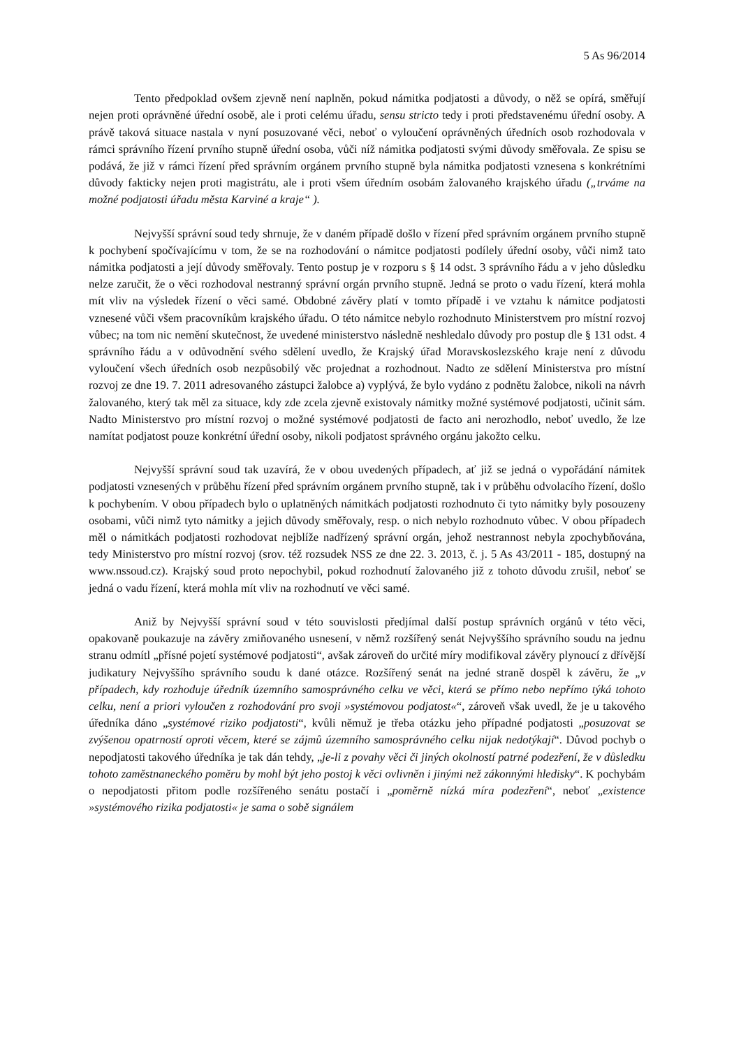5 As 96/2014
Tento předpoklad ovšem zjevně není naplněn, pokud námitka podjatosti a důvody, o něž se opírá, směřují nejen proti oprávněné úřední osobě, ale i proti celému úřadu, sensu stricto tedy i proti představenému úřední osoby. A právě taková situace nastala v nyní posuzované věci, neboť o vyloučení oprávněných úředních osob rozhodovala v rámci správního řízení prvního stupně úřední osoba, vůči níž námitka podjatosti svými důvody směřovala. Ze spisu se podává, že již v rámci řízení před správním orgánem prvního stupně byla námitka podjatosti vznesena s konkrétními důvody fakticky nejen proti magistrátu, ale i proti všem úředním osobám žalovaného krajského úřadu („trváme na možné podjatosti úřadu města Karviné a kraje“ ).
Nejvyšší správní soud tedy shrnuje, že v daném případě došlo v řízení před správním orgánem prvního stupně k pochybení spočívajícímu v tom, že se na rozhodování o námitce podjatosti podílely úřední osoby, vůči nimž tato námitka podjatosti a její důvody směřovaly. Tento postup je v rozporu s § 14 odst. 3 správního řádu a v jeho důsledku nelze zaručit, že o věci rozhodoval nestranný správní orgán prvního stupně. Jedná se proto o vadu řízení, která mohla mít vliv na výsledek řízení o věci samé. Obdobné závěry platí v tomto případě i ve vztahu k námitce podjatosti vznesené vůči všem pracovníkům krajského úřadu. O této námitce nebylo rozhodnuto Ministerstvem pro místní rozvoj vůbec; na tom nic nemění skutečnost, že uvedené ministerstvo následně neshledalo důvody pro postup dle § 131 odst. 4 správního řádu a v odůvodnění svého sdělení uvedlo, že Krajský úřad Moravskoslezského kraje není z důvodu vyloučení všech úředních osob nezpůsobilý věc projednat a rozhodnout. Nadto ze sdělení Ministerstva pro místní rozvoj ze dne 19. 7. 2011 adresovaného zástupci žalobce a) vyplývá, že bylo vydáno z podnětu žalobce, nikoli na návrh žalovaného, který tak měl za situace, kdy zde zcela zjevně existovaly námitky možné systémové podjatosti, učinit sám. Nadto Ministerstvo pro místní rozvoj o možné systémové podjatosti de facto ani nerozhodlo, neboť uvedlo, že lze namítat podjatost pouze konkrétní úřední osoby, nikoli podjatost správného orgánu jakožto celku.
Nejvyšší správní soud tak uzavírá, že v obou uvedených případech, ať již se jedná o vypořádání námitek podjatosti vznesených v průběhu řízení před správním orgánem prvního stupně, tak i v průběhu odvolacího řízení, došlo k pochybením. V obou případech bylo o uplatněných námitkách podjatosti rozhodnuto či tyto námitky byly posouzeny osobami, vůči nimž tyto námitky a jejich důvody směřovaly, resp. o nich nebylo rozhodnuto vůbec. V obou případech měl o námitkách podjatosti rozhodovat nejblíže nadřízený správní orgán, jehož nestrannost nebyla zpochybňována, tedy Ministerstvo pro místní rozvoj (srov. též rozsudek NSS ze dne 22. 3. 2013, č. j. 5 As 43/2011 - 185, dostupný na www.nssoud.cz). Krajský soud proto nepochybil, pokud rozhodnutí žalovaného již z tohoto důvodu zrušil, neboť se jedná o vadu řízení, která mohla mít vliv na rozhodnutí ve věci samé.
Aniž by Nejvyšší správní soud v této souvislosti předjímal další postup správních orgánů v této věci, opakovaně poukazuje na závěry zmiňovaného usnesení, v němž rozšířený senát Nejvyššího správního soudu na jednu stranu odmítl „přísné pojetí systémové podjatosti“, avšak zároveň do určité míry modifikoval závěry plynoucí z dřívější judikatury Nejvyššího správního soudu k dané otázce. Rozšířený senát na jedné straně dospěl k závěru, že „v případech, kdy rozhoduje úředník územního samosprávného celku ve věci, která se přímo nebo nepřímo týká tohoto celku, není a priori vyloučen z rozhodování pro svoji »systémovou podjatost«“, zároveň však uvedl, že je u takového úředníka dáno „systémové riziko podjatosti“, kvůli němuž je třeba otázku jeho případné podjatosti „posuzovat se zvýšenou opatrností oproti věcem, které se zájmů územního samosprávného celku nijak nedotýkají“. Důvod pochyb o nepodjatosti takového úředníka je tak dán tehdy, „je-li z povahy věci či jiných okolností patrné podezření, že v důsledku tohoto zaměstnaneckého poměru by mohl být jeho postoj k věci ovlivněn i jinými než zákonnými hledisky“. K pochybám o nepodjatosti přitom podle rozšířeného senátu postačí i „poměrně nízká míra podezření“, neboť „existence »systémového rizika podjatosti« je sama o sobě signálem